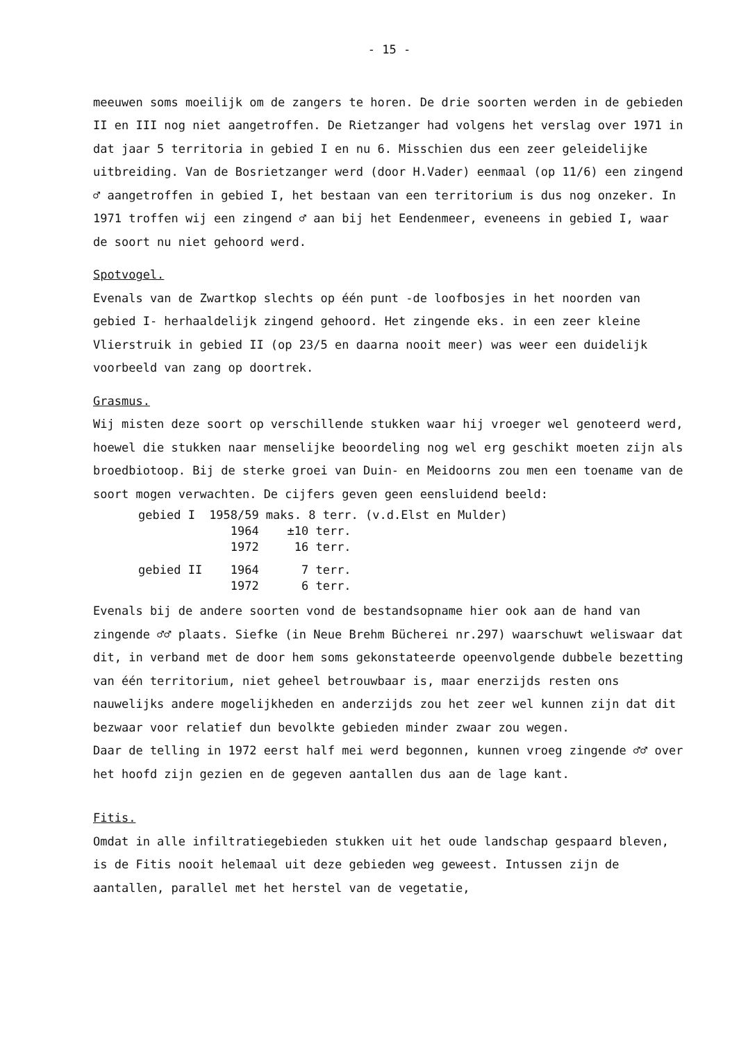- 15 -
meeuwen soms moeilijk om de zangers te horen. De drie soorten werden in de gebieden II en III nog niet aangetroffen. De Rietzanger had volgens het verslag over 1971 in dat jaar 5 territoria in gebied I en nu 6. Misschien dus een zeer geleidelijke uitbreiding. Van de Bosrietzanger werd (door H.Vader) eenmaal (op 11/6) een zingend ♂ aangetroffen in gebied I, het bestaan van een territorium is dus nog onzeker. In 1971 troffen wij een zingend ♂ aan bij het Eendenmeer, eveneens in gebied I, waar de soort nu niet gehoord werd.
Spotvogel.
Evenals van de Zwartkop slechts op één punt -de loofbosjes in het noorden van gebied I- herhaaldelijk zingend gehoord. Het zingende eks. in een zeer kleine Vlierstruik in gebied II (op 23/5 en daarna nooit meer) was weer een duidelijk voorbeeld van zang op doortrek.
Grasmus.
Wij misten deze soort op verschillende stukken waar hij vroeger wel genoteerd werd, hoewel die stukken naar menselijke beoordeling nog wel erg geschikt moeten zijn als broedbiotoop. Bij de sterke groei van Duin- en Meidoorns zou men een toename van de soort mogen verwachten. De cijfers geven geen eensluidend beeld:
| gebied I | 1958/59 | maks. 8 terr. (v.d.Elst en Mulder) |
| | 1964 | ±10 terr. |
| | 1972 | 16 terr. |
| gebied II | 1964 | 7 terr. |
| | 1972 | 6 terr. |
Evenals bij de andere soorten vond de bestandsopname hier ook aan de hand van zingende ♂♂ plaats. Siefke (in Neue Brehm Bücherei nr.297) waarschuwt weliswaar dat dit, in verband met de door hem soms gekonstateerde opeenvolgende dubbele bezetting van één territorium, niet geheel betrouwbaar is, maar enerzijds resten ons nauwelijks andere mogelijkheden en anderzijds zou het zeer wel kunnen zijn dat dit bezwaar voor relatief dun bevolkte gebieden minder zwaar zou wegen.
Daar de telling in 1972 eerst half mei werd begonnen, kunnen vroeg zingende ♂♂ over het hoofd zijn gezien en de gegeven aantallen dus aan de lage kant.
Fitis.
Omdat in alle infiltratiegebieden stukken uit het oude landschap gespaard bleven, is de Fitis nooit helemaal uit deze gebieden weg geweest. Intussen zijn de aantallen, parallel met het herstel van de vegetatie,